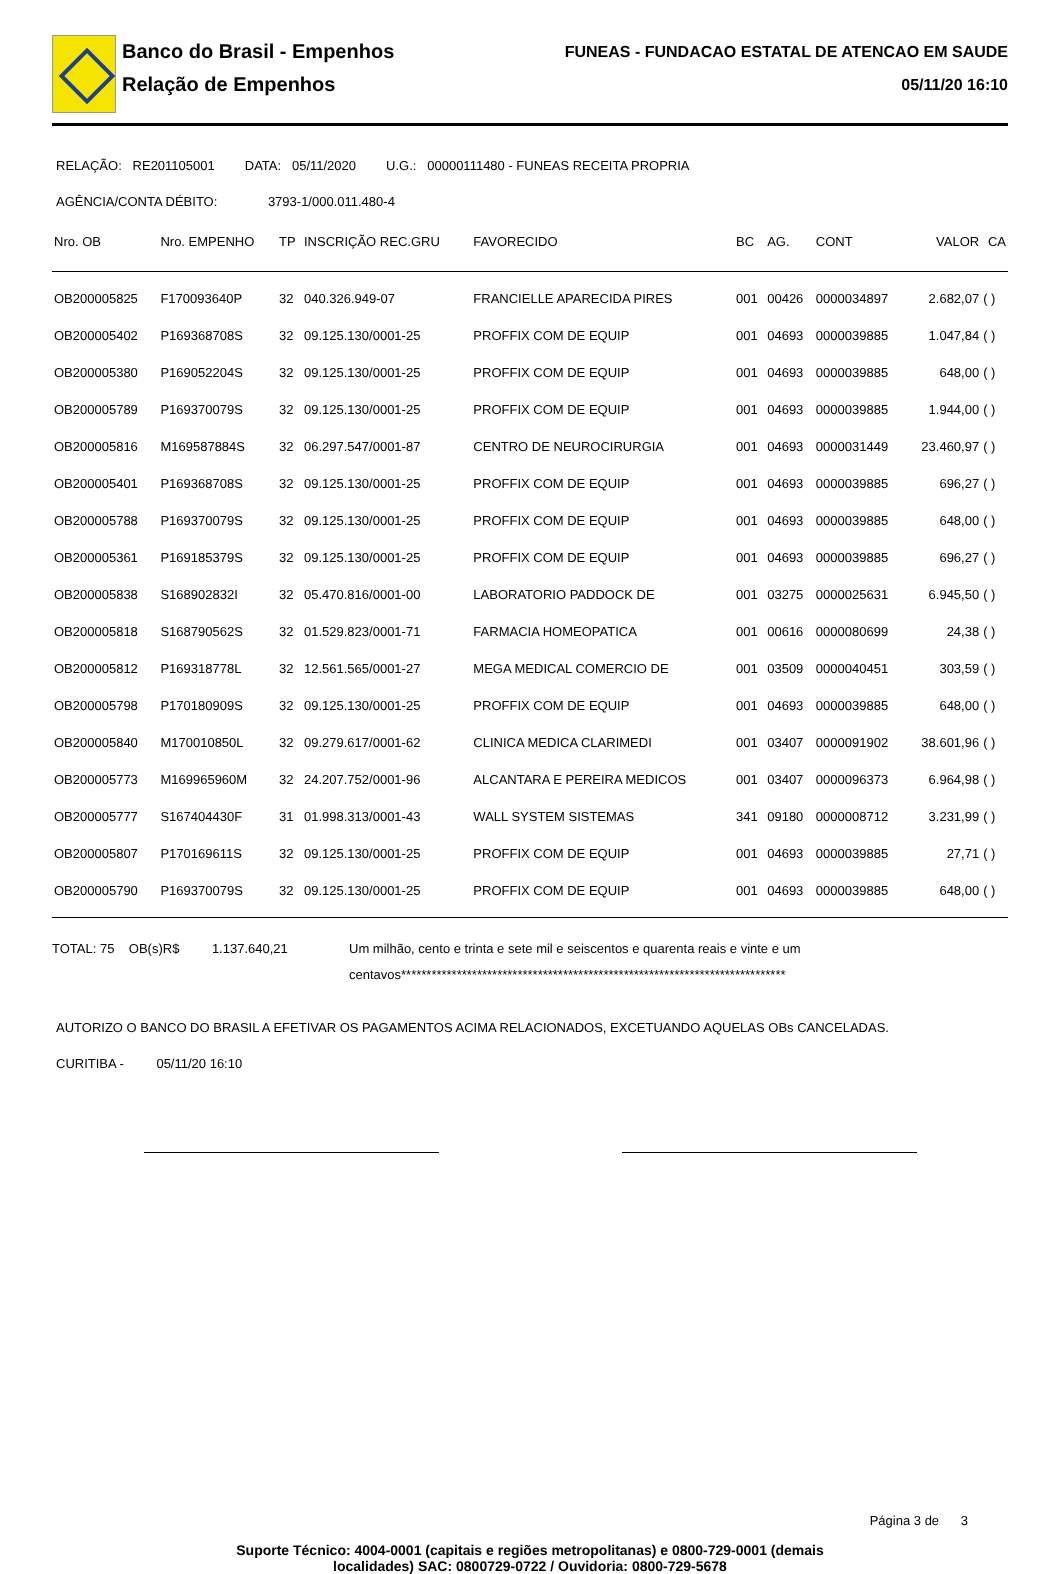Banco do Brasil - Empenhos
Relação de Empenhos
FUNEAS - FUNDACAO ESTATAL DE ATENCAO EM SAUDE
05/11/20 16:10
RELAÇÃO: RE201105001 DATA: 05/11/2020 U.G.: 00000111480 - FUNEAS RECEITA PROPRIA
AGÊNCIA/CONTA DÉBITO: 3793-1/000.011.480-4
| Nro. OB | Nro. EMPENHO | TP | INSCRIÇÃO REC.GRU | FAVORECIDO | BC | AG. | CONT | VALOR | CA |
| --- | --- | --- | --- | --- | --- | --- | --- | --- | --- |
| OB200005825 | F170093640P | 32 | 040.326.949-07 | FRANCIELLE APARECIDA PIRES | 001 | 00426 | 0000034897 | 2.682,07 | ( ) |
| OB200005402 | P169368708S | 32 | 09.125.130/0001-25 | PROFFIX COM DE EQUIP | 001 | 04693 | 0000039885 | 1.047,84 | ( ) |
| OB200005380 | P169052204S | 32 | 09.125.130/0001-25 | PROFFIX COM DE EQUIP | 001 | 04693 | 0000039885 | 648,00 | ( ) |
| OB200005789 | P169370079S | 32 | 09.125.130/0001-25 | PROFFIX COM DE EQUIP | 001 | 04693 | 0000039885 | 1.944,00 | ( ) |
| OB200005816 | M169587884S | 32 | 06.297.547/0001-87 | CENTRO DE NEUROCIRURGIA | 001 | 04693 | 0000031449 | 23.460,97 | ( ) |
| OB200005401 | P169368708S | 32 | 09.125.130/0001-25 | PROFFIX COM DE EQUIP | 001 | 04693 | 0000039885 | 696,27 | ( ) |
| OB200005788 | P169370079S | 32 | 09.125.130/0001-25 | PROFFIX COM DE EQUIP | 001 | 04693 | 0000039885 | 648,00 | ( ) |
| OB200005361 | P169185379S | 32 | 09.125.130/0001-25 | PROFFIX COM DE EQUIP | 001 | 04693 | 0000039885 | 696,27 | ( ) |
| OB200005838 | S168902832I | 32 | 05.470.816/0001-00 | LABORATORIO PADDOCK DE | 001 | 03275 | 0000025631 | 6.945,50 | ( ) |
| OB200005818 | S168790562S | 32 | 01.529.823/0001-71 | FARMACIA HOMEOPATICA | 001 | 00616 | 0000080699 | 24,38 | ( ) |
| OB200005812 | P169318778L | 32 | 12.561.565/0001-27 | MEGA MEDICAL COMERCIO DE | 001 | 03509 | 0000040451 | 303,59 | ( ) |
| OB200005798 | P170180909S | 32 | 09.125.130/0001-25 | PROFFIX COM DE EQUIP | 001 | 04693 | 0000039885 | 648,00 | ( ) |
| OB200005840 | M170010850L | 32 | 09.279.617/0001-62 | CLINICA MEDICA CLARIMEDI | 001 | 03407 | 0000091902 | 38.601,96 | ( ) |
| OB200005773 | M169965960M | 32 | 24.207.752/0001-96 | ALCANTARA E PEREIRA MEDICOS | 001 | 03407 | 0000096373 | 6.964,98 | ( ) |
| OB200005777 | S167404430F | 31 | 01.998.313/0001-43 | WALL SYSTEM SISTEMAS | 341 | 09180 | 0000008712 | 3.231,99 | ( ) |
| OB200005807 | P170169611S | 32 | 09.125.130/0001-25 | PROFFIX COM DE EQUIP | 001 | 04693 | 0000039885 | 27,71 | ( ) |
| OB200005790 | P169370079S | 32 | 09.125.130/0001-25 | PROFFIX COM DE EQUIP | 001 | 04693 | 0000039885 | 648,00 | ( ) |
TOTAL: 75 OB(s)R$ 1.137.640,21
Um milhão, cento e trinta e sete mil e seiscentos e quarenta reais e vinte e um centavos****************************************************************************
AUTORIZO O BANCO DO BRASIL A EFETIVAR OS PAGAMENTOS ACIMA RELACIONADOS, EXCETUANDO AQUELAS OBs CANCELADAS.
CURITIBA - 05/11/20 16:10
Página 3 de 3
Suporte Técnico: 4004-0001 (capitais e regiões metropolitanas) e 0800-729-0001 (demais
localidades) SAC: 0800729-0722 / Ouvidoria: 0800-729-5678